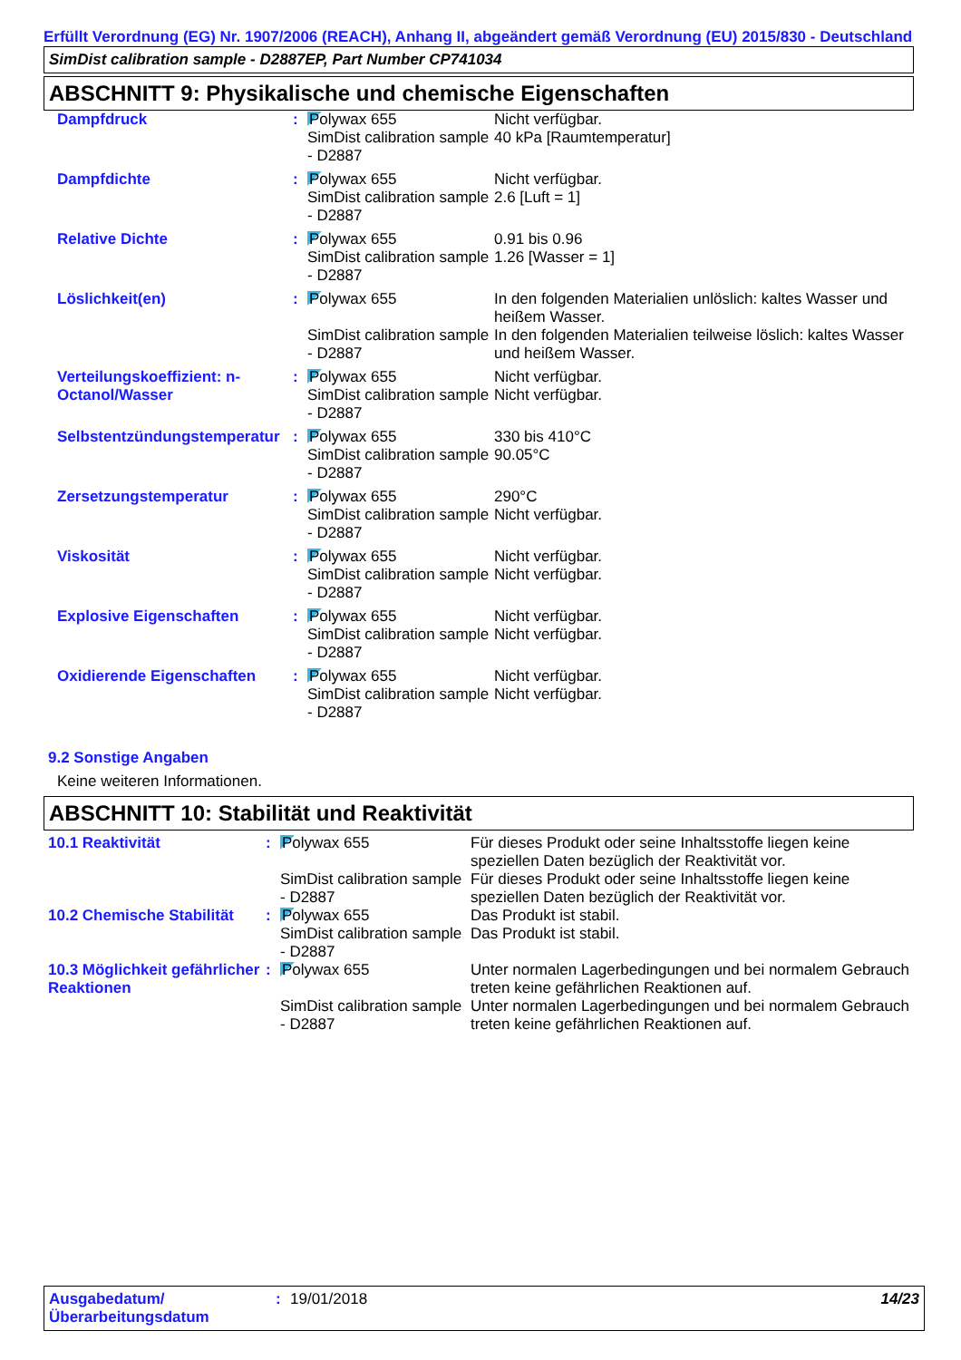Erfüllt Verordnung (EG) Nr. 1907/2006 (REACH), Anhang II, abgeändert gemäß Verordnung (EU) 2015/830 - Deutschland
SimDist calibration sample - D2887EP, Part Number CP741034
ABSCHNITT 9: Physikalische und chemische Eigenschaften
| Dampfdruck | : | Polywax 655 SimDist calibration sample - D2887 | Nicht verfügbar. 40 kPa [Raumtemperatur] |
| Dampfdichte | : | Polywax 655 SimDist calibration sample - D2887 | Nicht verfügbar. 2.6 [Luft = 1] |
| Relative Dichte | : | Polywax 655 SimDist calibration sample - D2887 | 0.91 bis 0.96 1.26 [Wasser = 1] |
| Löslichkeit(en) | : | Polywax 655 SimDist calibration sample - D2887 | In den folgenden Materialien unlöslich: kaltes Wasser und heißem Wasser. In den folgenden Materialien teilweise löslich: kaltes Wasser und heißem Wasser. |
| Verteilungskoeffizient: n-Octanol/Wasser | : | Polywax 655 SimDist calibration sample - D2887 | Nicht verfügbar. Nicht verfügbar. |
| Selbstentzündungstemperatur | : | Polywax 655 SimDist calibration sample - D2887 | 330 bis 410°C 90.05°C |
| Zersetzungstemperatur | : | Polywax 655 SimDist calibration sample - D2887 | 290°C Nicht verfügbar. |
| Viskosität | : | Polywax 655 SimDist calibration sample - D2887 | Nicht verfügbar. Nicht verfügbar. |
| Explosive Eigenschaften | : | Polywax 655 SimDist calibration sample - D2887 | Nicht verfügbar. Nicht verfügbar. |
| Oxidierende Eigenschaften | : | Polywax 655 SimDist calibration sample - D2887 | Nicht verfügbar. Nicht verfügbar. |
9.2 Sonstige Angaben
Keine weiteren Informationen.
ABSCHNITT 10: Stabilität und Reaktivität
| 10.1 Reaktivität | : | Polywax 655 SimDist calibration sample - D2887 | Für dieses Produkt oder seine Inhaltsstoffe liegen keine speziellen Daten bezüglich der Reaktivität vor. Für dieses Produkt oder seine Inhaltsstoffe liegen keine speziellen Daten bezüglich der Reaktivität vor. |
| 10.2 Chemische Stabilität | : | Polywax 655 SimDist calibration sample - D2887 | Das Produkt ist stabil. Das Produkt ist stabil. |
| 10.3 Möglichkeit gefährlicher Reaktionen | : | Polywax 655 SimDist calibration sample - D2887 | Unter normalen Lagerbedingungen und bei normalem Gebrauch treten keine gefährlichen Reaktionen auf. Unter normalen Lagerbedingungen und bei normalem Gebrauch treten keine gefährlichen Reaktionen auf. |
| Ausgabedatum/ Überarbeitungsdatum | : | 19/01/2018 | 14/23 |